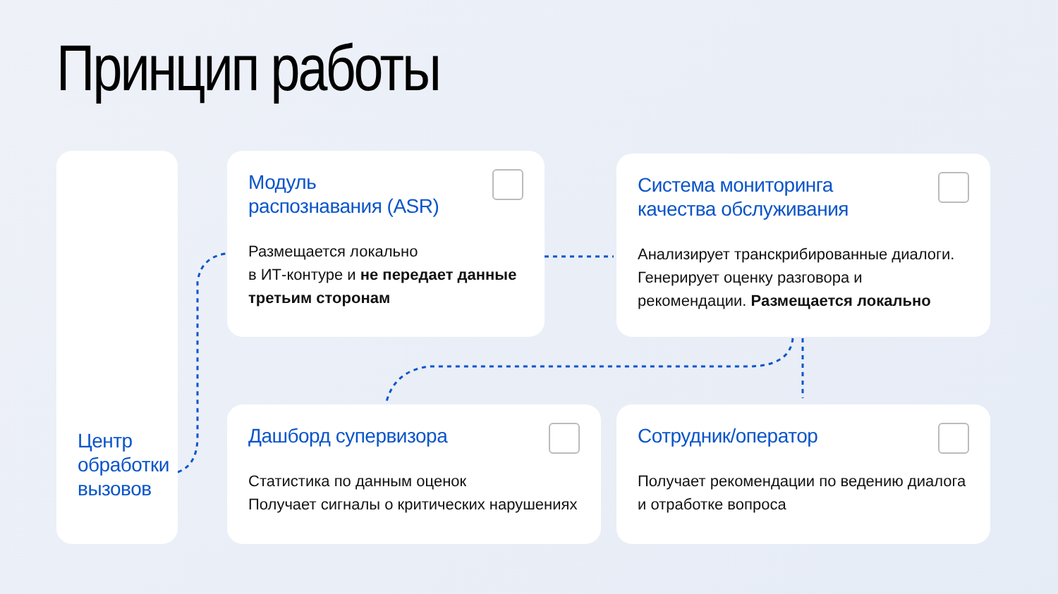Принцип работы
Центр обработки вызовов
Модуль
распознавания (ASR)
Размещается локально
в ИТ-контуре и не передает данные третьим сторонам
Система мониторинга
качества обслуживания
Анализирует транскрибированные диалоги. Генерирует оценку разговора и рекомендации. Размещается локально
Дашборд супервизора
Статистика по данным оценок
Получает сигналы о критических нарушениях
Сотрудник/оператор
Получает рекомендации по ведению диалога и отработке вопроса